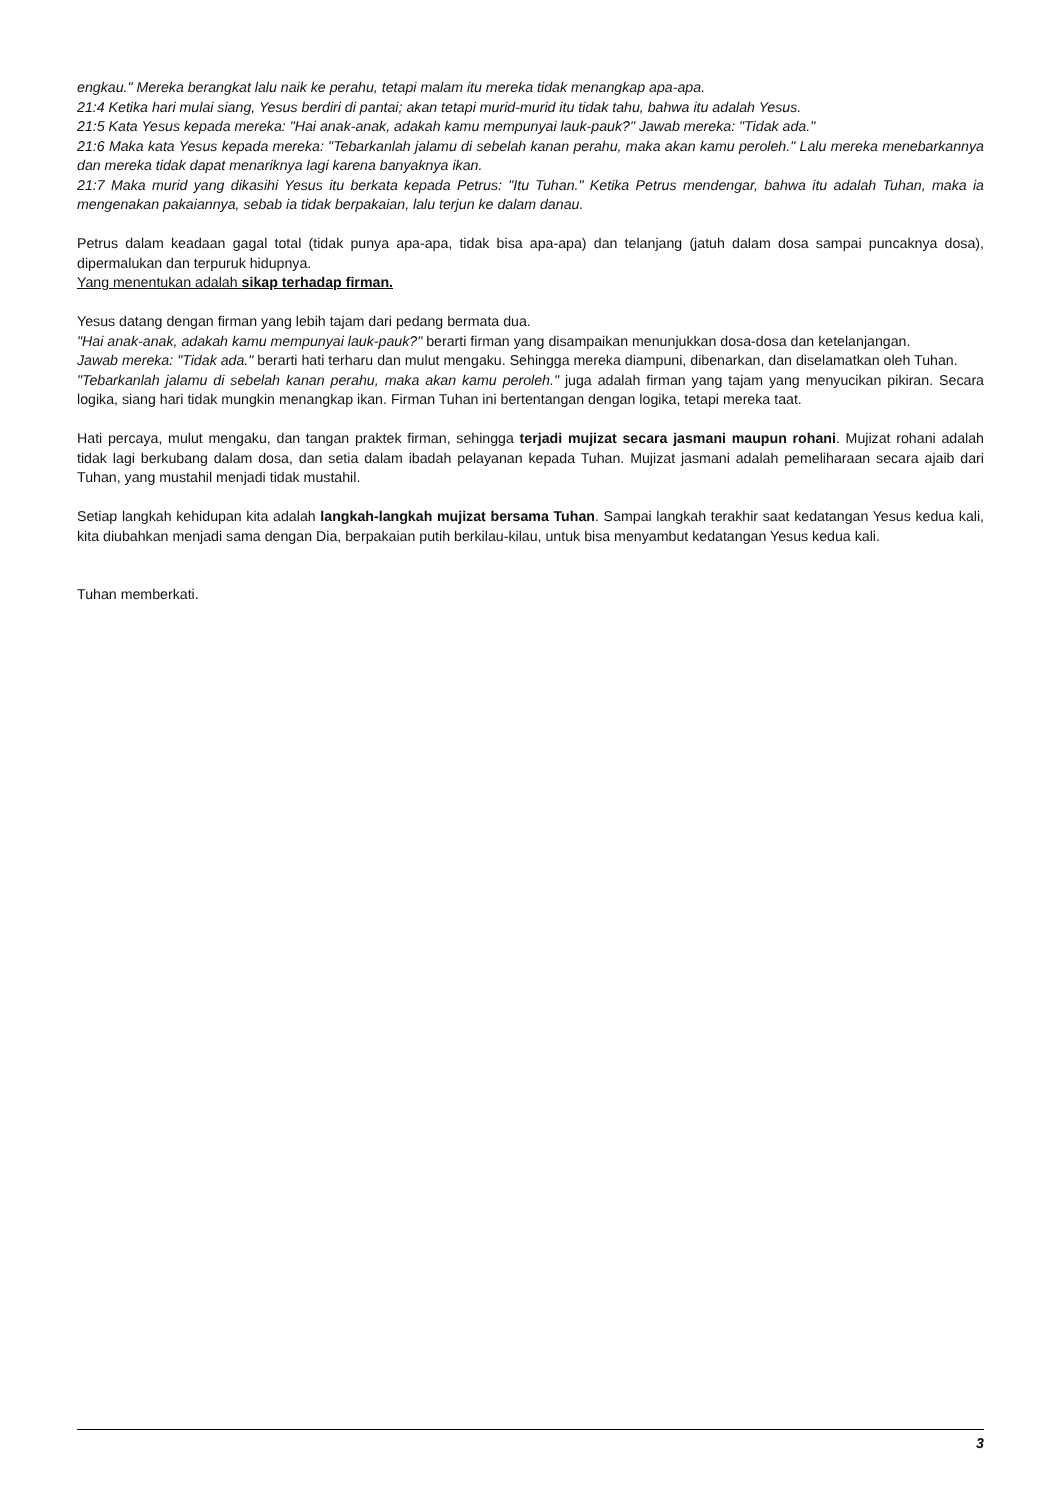engkau." Mereka berangkat lalu naik ke perahu, tetapi malam itu mereka tidak menangkap apa-apa.
21:4 Ketika hari mulai siang, Yesus berdiri di pantai; akan tetapi murid-murid itu tidak tahu, bahwa itu adalah Yesus.
21:5 Kata Yesus kepada mereka: "Hai anak-anak, adakah kamu mempunyai lauk-pauk?" Jawab mereka: "Tidak ada."
21:6 Maka kata Yesus kepada mereka: "Tebarkanlah jalamu di sebelah kanan perahu, maka akan kamu peroleh." Lalu mereka menebarkannya dan mereka tidak dapat menariknya lagi karena banyaknya ikan.
21:7 Maka murid yang dikasihi Yesus itu berkata kepada Petrus: "Itu Tuhan." Ketika Petrus mendengar, bahwa itu adalah Tuhan, maka ia mengenakan pakaiannya, sebab ia tidak berpakaian, lalu terjun ke dalam danau.
Petrus dalam keadaan gagal total (tidak punya apa-apa, tidak bisa apa-apa) dan telanjang (jatuh dalam dosa sampai puncaknya dosa), dipermalukan dan terpuruk hidupnya.
Yang menentukan adalah sikap terhadap firman.
Yesus datang dengan firman yang lebih tajam dari pedang bermata dua.
"Hai anak-anak, adakah kamu mempunyai lauk-pauk?" berarti firman yang disampaikan menunjukkan dosa-dosa dan ketelanjangan.
Jawab mereka: "Tidak ada." berarti hati terharu dan mulut mengaku. Sehingga mereka diampuni, dibenarkan, dan diselamatkan oleh Tuhan.
"Tebarkanlah jalamu di sebelah kanan perahu, maka akan kamu peroleh." juga adalah firman yang tajam yang menyucikan pikiran. Secara logika, siang hari tidak mungkin menangkap ikan. Firman Tuhan ini bertentangan dengan logika, tetapi mereka taat.
Hati percaya, mulut mengaku, dan tangan praktek firman, sehingga terjadi mujizat secara jasmani maupun rohani. Mujizat rohani adalah tidak lagi berkubang dalam dosa, dan setia dalam ibadah pelayanan kepada Tuhan. Mujizat jasmani adalah pemeliharaan secara ajaib dari Tuhan, yang mustahil menjadi tidak mustahil.
Setiap langkah kehidupan kita adalah langkah-langkah mujizat bersama Tuhan. Sampai langkah terakhir saat kedatangan Yesus kedua kali, kita diubahkan menjadi sama dengan Dia, berpakaian putih berkilau-kilau, untuk bisa menyambut kedatangan Yesus kedua kali.
Tuhan memberkati.
3